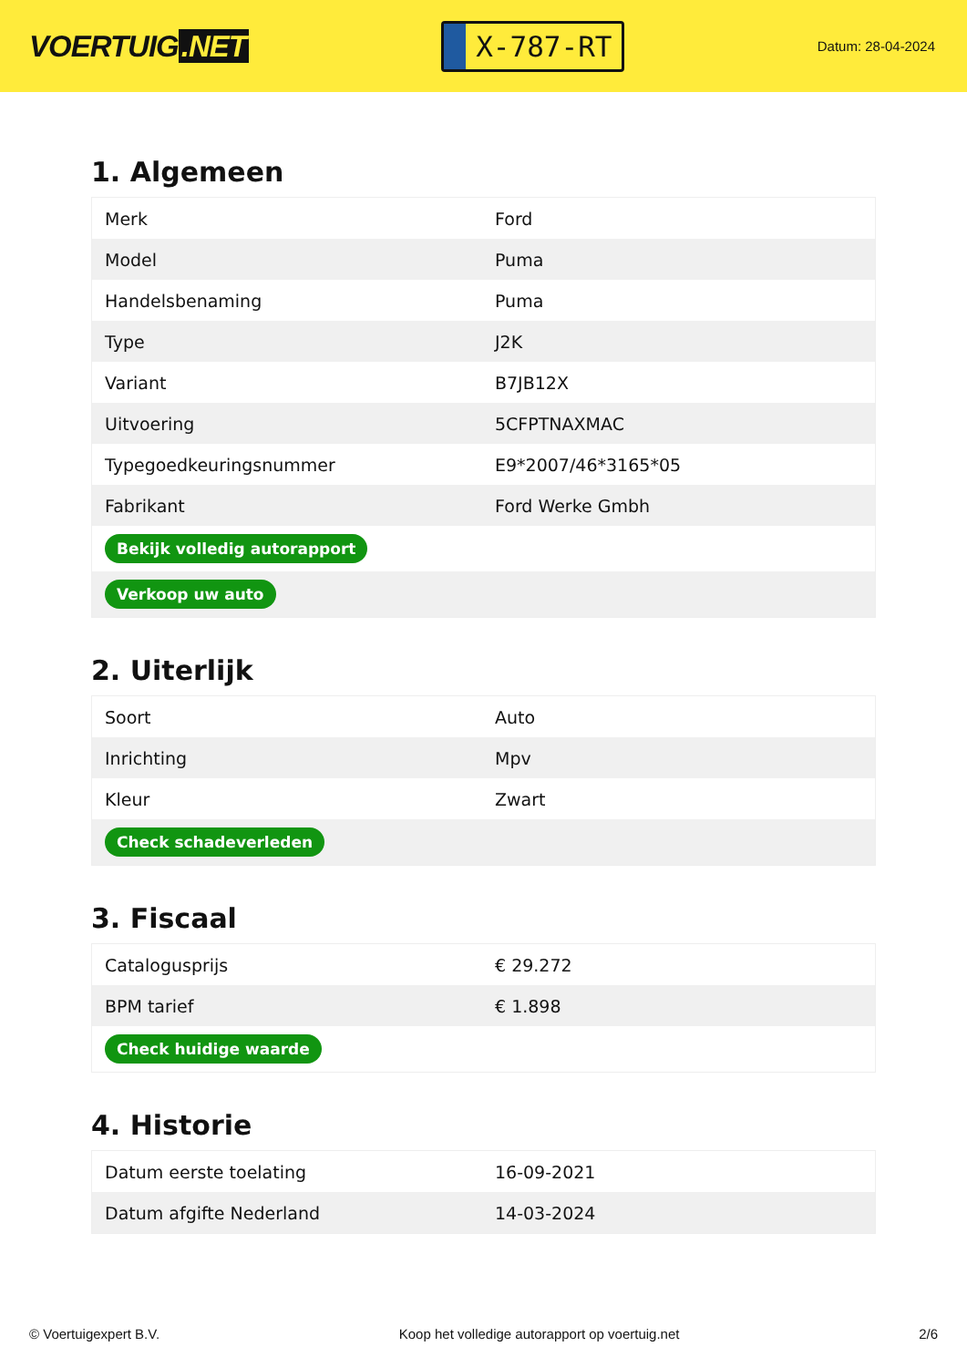VOERTUIG.NET
X-787-RT
Datum: 28-04-2024
1. Algemeen
| Merk | Ford |
| Model | Puma |
| Handelsbenaming | Puma |
| Type | J2K |
| Variant | B7JB12X |
| Uitvoering | 5CFPTNAXMAC |
| Typegoedkeuringsnummer | E9*2007/46*3165*05 |
| Fabrikant | Ford Werke Gmbh |
| Bekijk volledig autorapport | |
| Verkoop uw auto | |
2. Uiterlijk
| Soort | Auto |
| Inrichting | Mpv |
| Kleur | Zwart |
| Check schadeverleden | |
3. Fiscaal
| Catalogusprijs | € 29.272 |
| BPM tarief | € 1.898 |
| Check huidige waarde | |
4. Historie
| Datum eerste toelating | 16-09-2021 |
| Datum afgifte Nederland | 14-03-2024 |
© Voertuigexpert B.V. Koop het volledige autorapport op voertuig.net 2/6